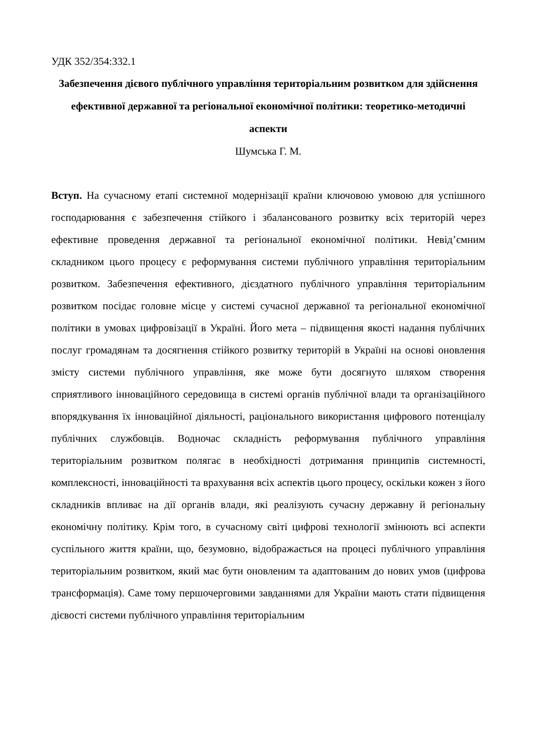УДК 352/354:332.1
Забезпечення дієвого публічного управління територіальним розвитком для здійснення ефективної державної та регіональної економічної політики: теоретико-методичні аспекти
Шумська Г. М.
Вступ. На сучасному етапі системної модернізації країни ключовою умовою для успішного господарювання є забезпечення стійкого і збалансованого розвитку всіх територій через ефективне проведення державної та регіональної економічної політики. Невід’ємним складником цього процесу є реформування системи публічного управління територіальним розвитком. Забезпечення ефективного, дієздатного публічного управління територіальним розвитком посідає головне місце у системі сучасної державної та регіональної економічної політики в умовах цифровізації в Україні. Його мета – підвищення якості надання публічних послуг громадянам та досягнення стійкого розвитку територій в Україні на основі оновлення змісту системи публічного управління, яке може бути досягнуто шляхом створення сприятливого інноваційного середовища в системі органів публічної влади та організаційного впорядкування їх інноваційної діяльності, раціонального використання цифрового потенціалу публічних службовців. Водночас складність реформування публічного управління територіальним розвитком полягає в необхідності дотримання принципів системності, комплексності, інноваційності та врахування всіх аспектів цього процесу, оскільки кожен з його складників впливає на дії органів влади, які реалізують сучасну державну й регіональну економічну політику. Крім того, в сучасному світі цифрові технології змінюють всі аспекти суспільного життя країни, що, безумовно, відображається на процесі публічного управління територіальним розвитком, який має бути оновленим та адаптованим до нових умов (цифрова трансформація). Саме тому першочерговими завданнями для України мають стати підвищення дієвості системи публічного управління територіальним